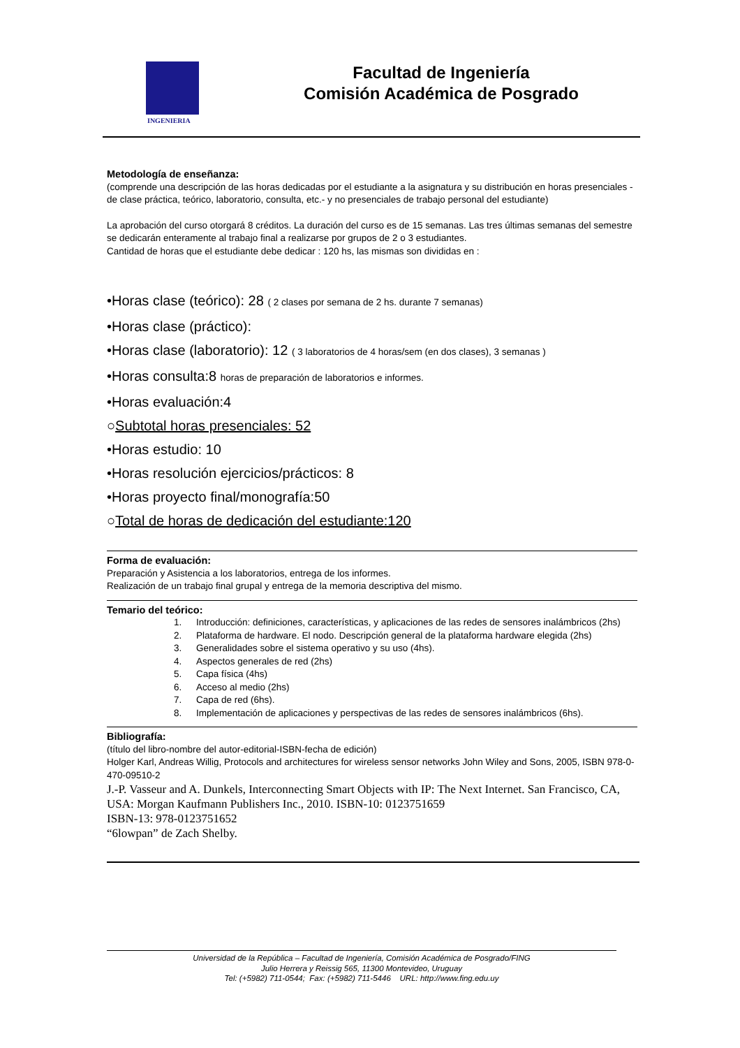INGENIERIA
Facultad de Ingeniería
Comisión Académica de Posgrado
Metodología de enseñanza:
(comprende una descripción de las horas dedicadas por el estudiante a la asignatura y su distribución en horas presenciales -de clase práctica, teórico, laboratorio, consulta, etc.- y no presenciales de trabajo personal del estudiante)
La aprobación del curso otorgará 8 créditos. La duración del curso es de 15 semanas. Las tres últimas semanas del semestre se dedicarán enteramente al trabajo final a realizarse por grupos de 2 o 3 estudiantes.
Cantidad de horas que el estudiante debe dedicar : 120 hs, las mismas son divididas en :
•Horas clase (teórico): 28 ( 2 clases por semana de 2 hs. durante 7 semanas)
•Horas clase (práctico):
•Horas clase (laboratorio): 12 ( 3 laboratorios de 4 horas/sem (en dos clases), 3 semanas )
•Horas consulta:8 horas de preparación de laboratorios e informes.
•Horas evaluación:4
○Subtotal horas presenciales: 52
•Horas estudio: 10
•Horas resolución ejercicios/prácticos: 8
•Horas proyecto final/monografía:50
○Total de horas de dedicación del estudiante:120
Forma de evaluación:
Preparación y Asistencia a los laboratorios, entrega de los informes.
Realización de un trabajo final grupal y entrega de la memoria descriptiva del mismo.
Temario del teórico:
1. Introducción: definiciones, características, y aplicaciones de las redes de sensores inalámbricos (2hs)
2. Plataforma de hardware. El nodo. Descripción general de la plataforma hardware elegida (2hs)
3. Generalidades sobre el sistema operativo y su uso (4hs).
4. Aspectos generales de red (2hs)
5. Capa física (4hs)
6. Acceso al medio (2hs)
7. Capa de red (6hs).
8. Implementación de aplicaciones y perspectivas de las redes de sensores inalámbricos (6hs).
Bibliografía:
(título del libro-nombre del autor-editorial-ISBN-fecha de edición)
Holger Karl, Andreas Willig, Protocols and architectures for wireless sensor networks John Wiley and Sons, 2005, ISBN 978-0-470-09510-2
J.-P. Vasseur and A. Dunkels, Interconnecting Smart Objects with IP: The Next Internet. San Francisco, CA, USA: Morgan Kaufmann Publishers Inc., 2010. ISBN-10: 0123751659
ISBN-13: 978-0123751652
“6lowpan” de Zach Shelby.
Universidad de la República – Facultad de Ingeniería, Comisión Académica de Posgrado/FING
Julio Herrera y Reissig 565, 11300 Montevideo, Uruguay
Tel: (+5982) 711-0544; Fax: (+5982) 711-5446 URL: http://www.fing.edu.uy